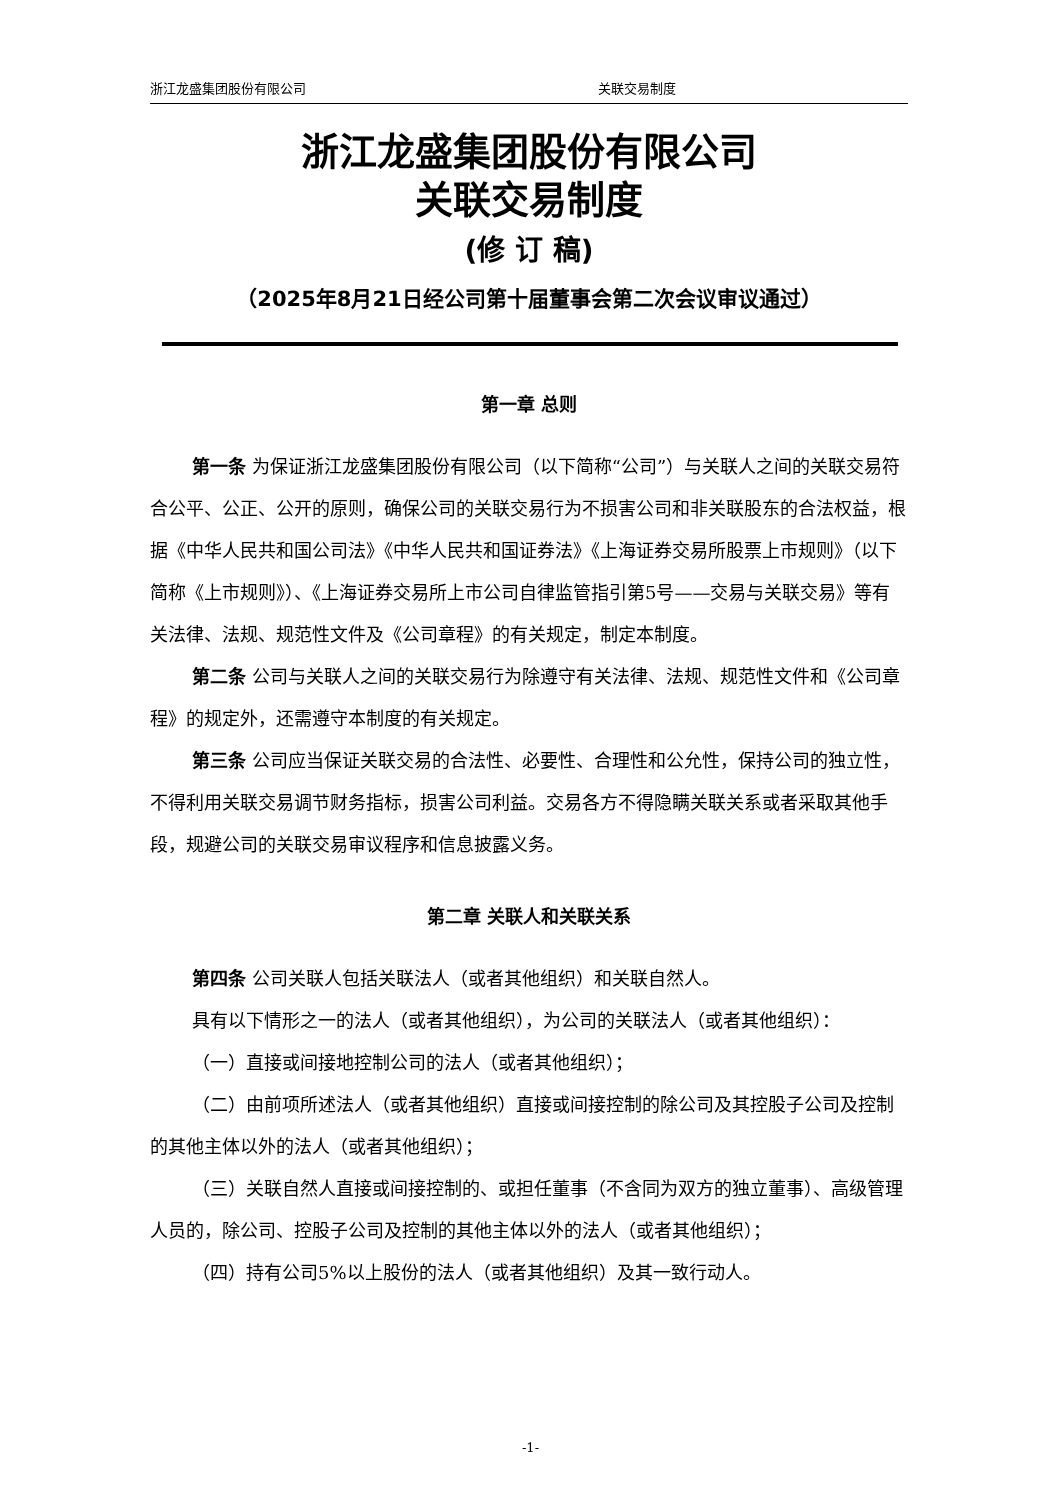浙江龙盛集团股份有限公司 关联交易制度
浙江龙盛集团股份有限公司
关联交易制度
(修 订 稿)
（2025年8月21日经公司第十届董事会第二次会议审议通过）
第一章 总则
第一条 为保证浙江龙盛集团股份有限公司（以下简称“公司”）与关联人之间的关联交易符合公平、公正、公开的原则，确保公司的关联交易行为不损害公司和非关联股东的合法权益，根据《中华人民共和国公司法》《中华人民共和国证券法》《上海证券交易所股票上市规则》（以下简称《上市规则》）、《上海证券交易所上市公司自律监管指引第5号——交易与关联交易》等有关法律、法规、规范性文件及《公司章程》的有关规定，制定本制度。
第二条 公司与关联人之间的关联交易行为除遵守有关法律、法规、规范性文件和《公司章程》的规定外，还需遵守本制度的有关规定。
第三条 公司应当保证关联交易的合法性、必要性、合理性和公允性，保持公司的独立性，不得利用关联交易调节财务指标，损害公司利益。交易各方不得隐瞒关联关系或者采取其他手段，规避公司的关联交易审议程序和信息披露义务。
第二章 关联人和关联关系
第四条 公司关联人包括关联法人（或者其他组织）和关联自然人。
具有以下情形之一的法人（或者其他组织），为公司的关联法人（或者其他组织）：
（一）直接或间接地控制公司的法人（或者其他组织）；
（二）由前项所述法人（或者其他组织）直接或间接控制的除公司及其控股子公司及控制的其他主体以外的法人（或者其他组织）；
（三）关联自然人直接或间接控制的、或担任董事（不含同为双方的独立董事）、高级管理人员的，除公司、控股子公司及控制的其他主体以外的法人（或者其他组织）；
（四）持有公司5%以上股份的法人（或者其他组织）及其一致行动人。
-1-